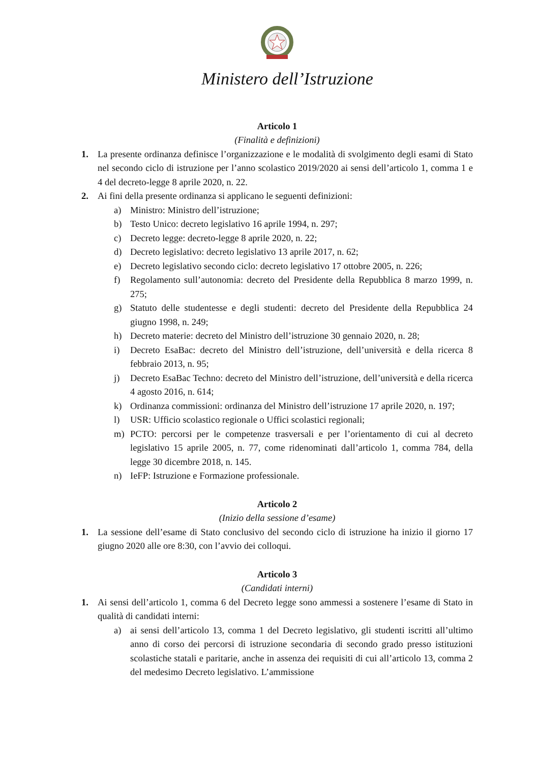Ministero dell’Istruzione
Articolo 1
(Finalità e definizioni)
1. La presente ordinanza definisce l’organizzazione e le modalità di svolgimento degli esami di Stato nel secondo ciclo di istruzione per l’anno scolastico 2019/2020 ai sensi dell’articolo 1, comma 1 e 4 del decreto-legge 8 aprile 2020, n. 22.
2. Ai fini della presente ordinanza si applicano le seguenti definizioni:
a) Ministro: Ministro dell’istruzione;
b) Testo Unico: decreto legislativo 16 aprile 1994, n. 297;
c) Decreto legge: decreto-legge 8 aprile 2020, n. 22;
d) Decreto legislativo: decreto legislativo 13 aprile 2017, n. 62;
e) Decreto legislativo secondo ciclo: decreto legislativo 17 ottobre 2005, n. 226;
f) Regolamento sull’autonomia: decreto del Presidente della Repubblica 8 marzo 1999, n. 275;
g) Statuto delle studentesse e degli studenti: decreto del Presidente della Repubblica 24 giugno 1998, n. 249;
h) Decreto materie: decreto del Ministro dell’istruzione 30 gennaio 2020, n. 28;
i) Decreto EsaBac: decreto del Ministro dell’istruzione, dell’università e della ricerca 8 febbraio 2013, n. 95;
j) Decreto EsaBac Techno: decreto del Ministro dell’istruzione, dell’università e della ricerca 4 agosto 2016, n. 614;
k) Ordinanza commissioni: ordinanza del Ministro dell’istruzione 17 aprile 2020, n. 197;
l) USR: Ufficio scolastico regionale o Uffici scolastici regionali;
m) PCTO: percorsi per le competenze trasversali e per l’orientamento di cui al decreto legislativo 15 aprile 2005, n. 77, come ridenominati dall’articolo 1, comma 784, della legge 30 dicembre 2018, n. 145.
n) IeFP: Istruzione e Formazione professionale.
Articolo 2
(Inizio della sessione d’esame)
1. La sessione dell’esame di Stato conclusivo del secondo ciclo di istruzione ha inizio il giorno 17 giugno 2020 alle ore 8:30, con l’avvio dei colloqui.
Articolo 3
(Candidati interni)
1. Ai sensi dell’articolo 1, comma 6 del Decreto legge sono ammessi a sostenere l’esame di Stato in qualità di candidati interni:
a) ai sensi dell’articolo 13, comma 1 del Decreto legislativo, gli studenti iscritti all’ultimo anno di corso dei percorsi di istruzione secondaria di secondo grado presso istituzioni scolastiche statali e paritarie, anche in assenza dei requisiti di cui all’articolo 13, comma 2 del medesimo Decreto legislativo. L’ammissione